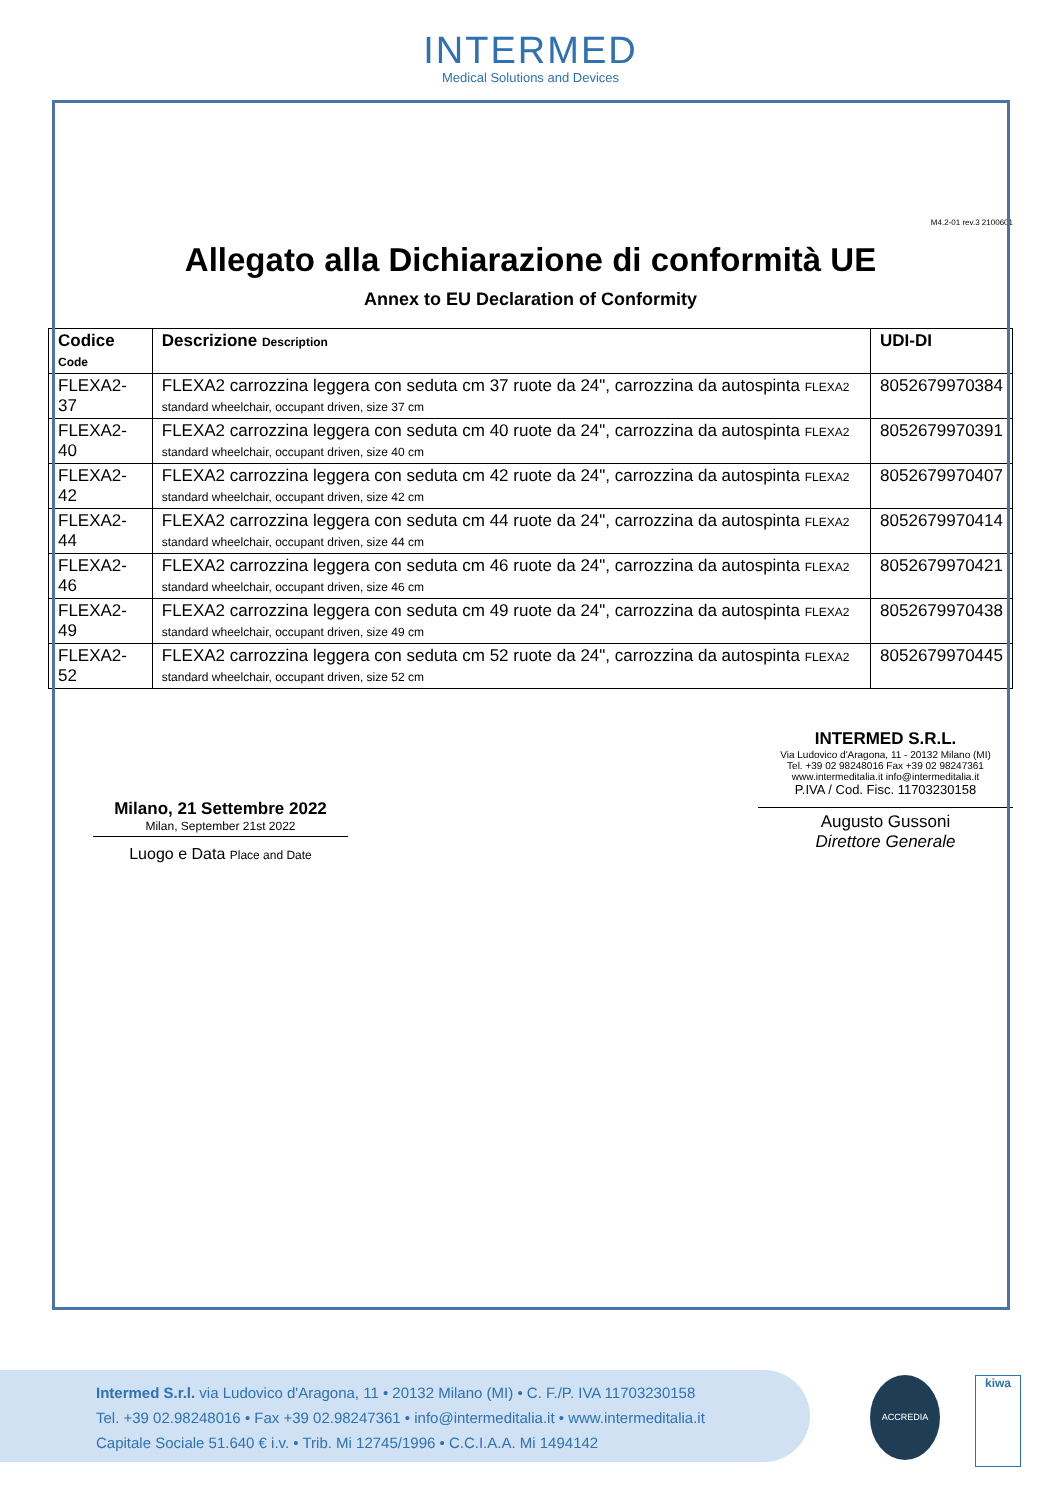INTERMED
Medical Solutions and Devices
M4.2-01 rev.3 2100601
Allegato alla Dichiarazione di conformità UE
Annex to EU Declaration of Conformity
| Codice Code | Descrizione Description | UDI-DI |
| --- | --- | --- |
| FLEXA2-37 | FLEXA2 carrozzina leggera con seduta cm 37 ruote da 24", carrozzina da autospinta FLEXA2 standard wheelchair, occupant driven, size 37 cm | 8052679970384 |
| FLEXA2-40 | FLEXA2 carrozzina leggera con seduta cm 40 ruote da 24", carrozzina da autospinta FLEXA2 standard wheelchair, occupant driven, size 40 cm | 8052679970391 |
| FLEXA2-42 | FLEXA2 carrozzina leggera con seduta cm 42 ruote da 24", carrozzina da autospinta FLEXA2 standard wheelchair, occupant driven, size 42 cm | 8052679970407 |
| FLEXA2-44 | FLEXA2 carrozzina leggera con seduta cm 44 ruote da 24", carrozzina da autospinta FLEXA2 standard wheelchair, occupant driven, size 44 cm | 8052679970414 |
| FLEXA2-46 | FLEXA2 carrozzina leggera con seduta cm 46 ruote da 24", carrozzina da autospinta FLEXA2 standard wheelchair, occupant driven, size 46 cm | 8052679970421 |
| FLEXA2-49 | FLEXA2 carrozzina leggera con seduta cm 49 ruote da 24", carrozzina da autospinta FLEXA2 standard wheelchair, occupant driven, size 49 cm | 8052679970438 |
| FLEXA2-52 | FLEXA2 carrozzina leggera con seduta cm 52 ruote da 24", carrozzina da autospinta FLEXA2 standard wheelchair, occupant driven, size 52 cm | 8052679970445 |
Milano, 21 Settembre 2022
Milan, September 21st 2022
Luogo e Data Place and Date
INTERMED S.R.L.
Via Ludovico d'Aragona, 11 - 20132 Milano (MI)
Tel. +39 02 98248016 Fax +39 02 98247361
www.intermeditalia.it info@intermeditalia.it
P.IVA / Cod. Fisc. 11703230158
Augusto Gussoni
Direttore Generale
Intermed S.r.l. via Ludovico d'Aragona, 11 • 20132 Milano (MI) • C. F./P. IVA 11703230158
Tel. +39 02.98248016 • Fax +39 02.98247361 • info@intermeditalia.it • www.intermeditalia.it
Capitale Sociale 51.640 € i.v. • Trib. Mi 12745/1996 • C.C.I.A.A. Mi 1494142
ACCREDIA kiwa